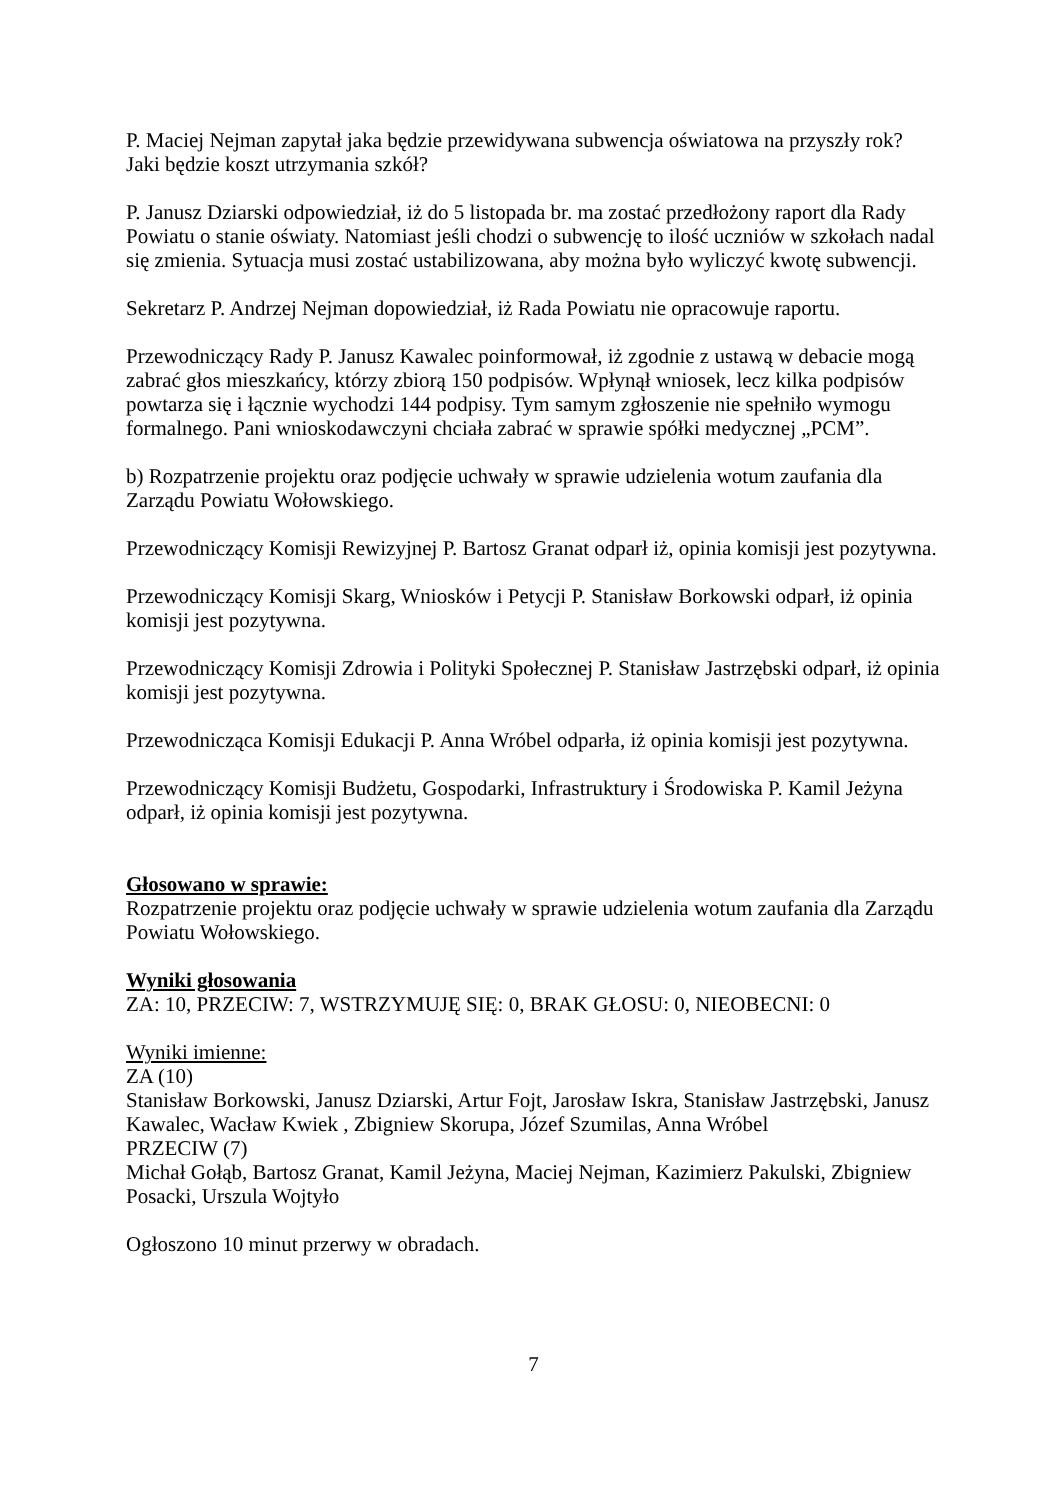P. Maciej Nejman zapytał jaka będzie przewidywana subwencja oświatowa na przyszły rok? Jaki będzie koszt utrzymania szkół?
P. Janusz Dziarski odpowiedział, iż do 5 listopada br. ma zostać przedłożony raport dla Rady Powiatu o stanie oświaty. Natomiast jeśli chodzi o subwencję to ilość uczniów w szkołach nadal się zmienia. Sytuacja musi zostać ustabilizowana, aby można było wyliczyć kwotę subwencji.
Sekretarz P. Andrzej Nejman dopowiedział, iż Rada Powiatu nie opracowuje raportu.
Przewodniczący Rady P. Janusz Kawalec poinformował, iż zgodnie z ustawą w debacie mogą zabrać głos mieszkańcy, którzy zbiorą 150 podpisów. Wpłynął wniosek, lecz kilka podpisów powtarza się i łącznie wychodzi 144 podpisy. Tym samym zgłoszenie nie spełniło wymogu formalnego. Pani wnioskodawczyni chciała zabrać w sprawie spółki medycznej „PCM”.
b) Rozpatrzenie projektu oraz podjęcie uchwały w sprawie udzielenia wotum zaufania dla Zarządu Powiatu Wołowskiego.
Przewodniczący Komisji Rewizyjnej P. Bartosz Granat odparł iż, opinia komisji jest pozytywna.
Przewodniczący Komisji Skarg, Wniosków i Petycji P. Stanisław Borkowski odparł, iż opinia komisji jest pozytywna.
Przewodniczący Komisji Zdrowia i Polityki Społecznej P. Stanisław Jastrzębski odparł, iż opinia komisji jest pozytywna.
Przewodnicząca Komisji Edukacji P. Anna Wróbel odparła, iż opinia komisji jest pozytywna.
Przewodniczący Komisji Budżetu, Gospodarki, Infrastruktury i Środowiska P. Kamil Jeżyna odparł, iż opinia komisji jest pozytywna.
Głosowano w sprawie:
Rozpatrzenie projektu oraz podjęcie uchwały w sprawie udzielenia wotum zaufania dla Zarządu Powiatu Wołowskiego.
Wyniki głosowania
ZA: 10, PRZECIW: 7, WSTRZYMUJĘ SIĘ: 0, BRAK GŁOSU: 0, NIEOBECNI: 0
Wyniki imienne:
ZA (10)
Stanisław Borkowski, Janusz Dziarski, Artur Fojt, Jarosław Iskra, Stanisław Jastrzębski, Janusz Kawalec, Wacław Kwiek , Zbigniew Skorupa, Józef Szumilas, Anna Wróbel
PRZECIW (7)
Michał Gołąb, Bartosz Granat, Kamil Jeżyna, Maciej Nejman, Kazimierz Pakulski, Zbigniew Posacki, Urszula Wojtyło
Ogłoszono 10 minut przerwy w obradach.
7